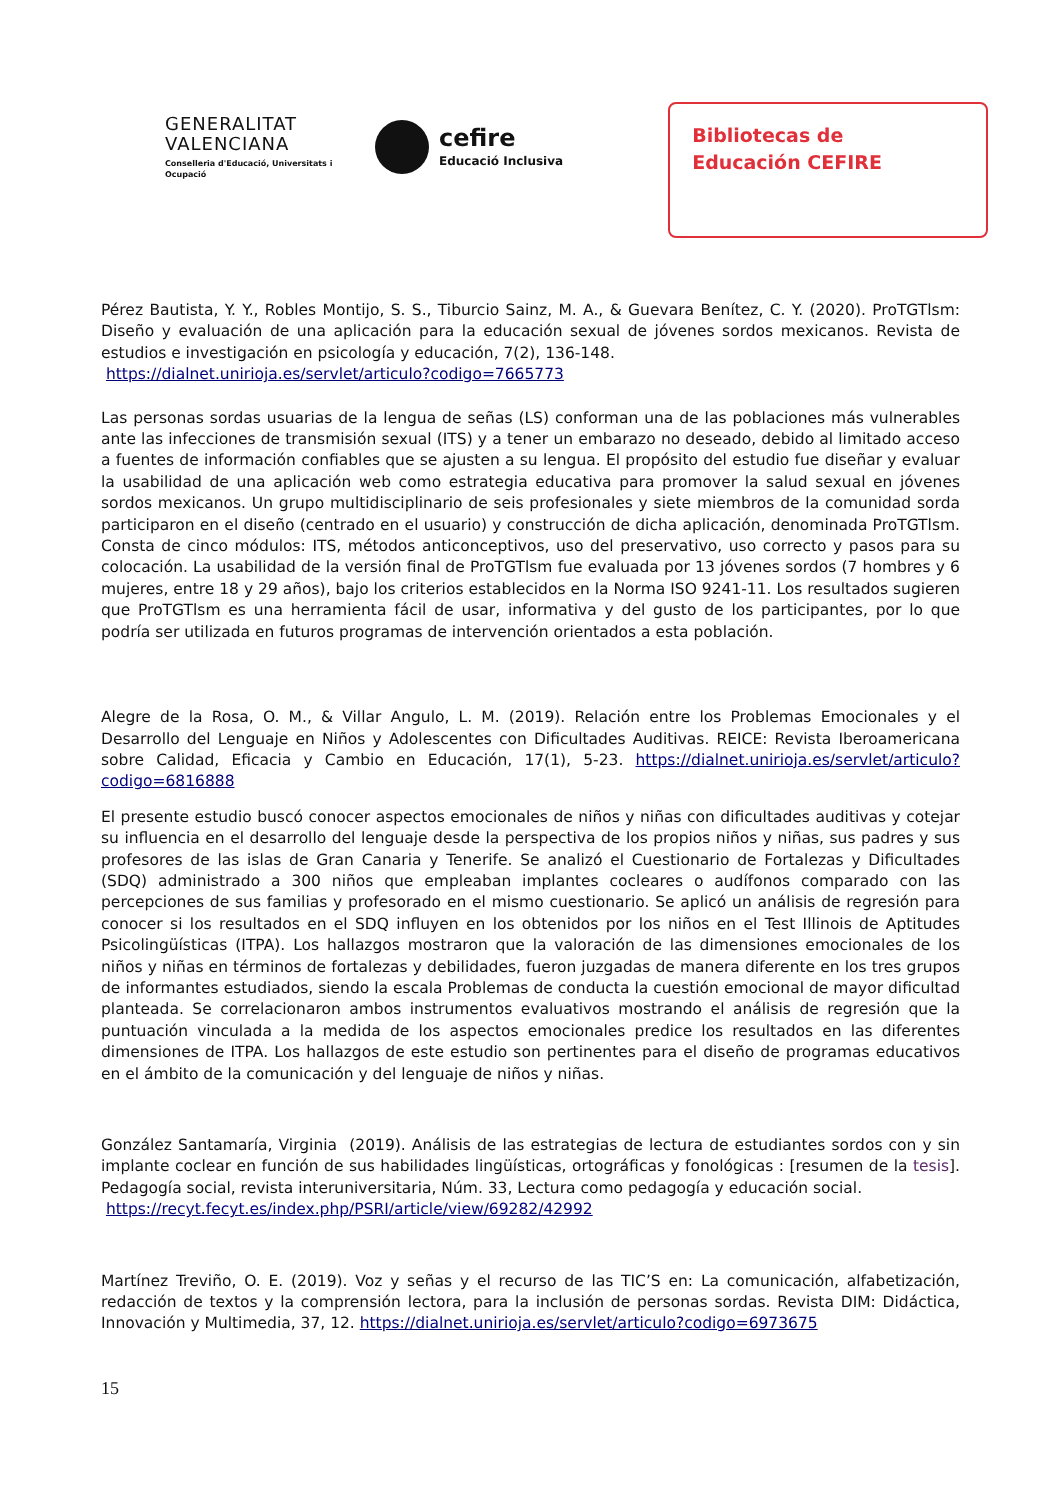GENERALITAT VALENCIANA
Conselleria d'Educació, Universitats i Ocupació
cefire
Educació Inclusiva
Bibliotecas de
Educación CEFIRE
Pérez Bautista, Y. Y., Robles Montijo, S. S., Tiburcio Sainz, M. A., & Guevara Benítez, C. Y. (2020). ProTGTlsm: Diseño y evaluación de una aplicación para la educación sexual de jóvenes sordos mexicanos. Revista de estudios e investigación en psicología y educación, 7(2), 136-148.
https://dialnet.unirioja.es/servlet/articulo?codigo=7665773
Las personas sordas usuarias de la lengua de señas (LS) conforman una de las poblaciones más vulnerables ante las infecciones de transmisión sexual (ITS) y a tener un embarazo no deseado, debido al limitado acceso a fuentes de información confiables que se ajusten a su lengua. El propósito del estudio fue diseñar y evaluar la usabilidad de una aplicación web como estrategia educativa para promover la salud sexual en jóvenes sordos mexicanos. Un grupo multidisciplinario de seis profesionales y siete miembros de la comunidad sorda participaron en el diseño (centrado en el usuario) y construcción de dicha aplicación, denominada ProTGTlsm. Consta de cinco módulos: ITS, métodos anticonceptivos, uso del preservativo, uso correcto y pasos para su colocación. La usabilidad de la versión final de ProTGTlsm fue evaluada por 13 jóvenes sordos (7 hombres y 6 mujeres, entre 18 y 29 años), bajo los criterios establecidos en la Norma ISO 9241-11. Los resultados sugieren que ProTGTlsm es una herramienta fácil de usar, informativa y del gusto de los participantes, por lo que podría ser utilizada en futuros programas de intervención orientados a esta población.
Alegre de la Rosa, O. M., & Villar Angulo, L. M. (2019). Relación entre los Problemas Emocionales y el Desarrollo del Lenguaje en Niños y Adolescentes con Dificultades Auditivas. REICE: Revista Iberoamericana sobre Calidad, Eficacia y Cambio en Educación, 17(1), 5-23. https://dialnet.unirioja.es/servlet/articulo?codigo=6816888
El presente estudio buscó conocer aspectos emocionales de niños y niñas con dificultades auditivas y cotejar su influencia en el desarrollo del lenguaje desde la perspectiva de los propios niños y niñas, sus padres y sus profesores de las islas de Gran Canaria y Tenerife. Se analizó el Cuestionario de Fortalezas y Dificultades (SDQ) administrado a 300 niños que empleaban implantes cocleares o audífonos comparado con las percepciones de sus familias y profesorado en el mismo cuestionario. Se aplicó un análisis de regresión para conocer si los resultados en el SDQ influyen en los obtenidos por los niños en el Test Illinois de Aptitudes Psicolingüísticas (ITPA). Los hallazgos mostraron que la valoración de las dimensiones emocionales de los niños y niñas en términos de fortalezas y debilidades, fueron juzgadas de manera diferente en los tres grupos de informantes estudiados, siendo la escala Problemas de conducta la cuestión emocional de mayor dificultad planteada. Se correlacionaron ambos instrumentos evaluativos mostrando el análisis de regresión que la puntuación vinculada a la medida de los aspectos emocionales predice los resultados en las diferentes dimensiones de ITPA. Los hallazgos de este estudio son pertinentes para el diseño de programas educativos en el ámbito de la comunicación y del lenguaje de niños y niñas.
González Santamaría, Virginia (2019). Análisis de las estrategias de lectura de estudiantes sordos con y sin implante coclear en función de sus habilidades lingüísticas, ortográficas y fonológicas : [resumen de la tesis]. Pedagogía social, revista interuniversitaria, Núm. 33, Lectura como pedagogía y educación social.
https://recyt.fecyt.es/index.php/PSRI/article/view/69282/42992
Martínez Treviño, O. E. (2019). Voz y señas y el recurso de las TIC’S en: La comunicación, alfabetización, redacción de textos y la comprensión lectora, para la inclusión de personas sordas. Revista DIM: Didáctica, Innovación y Multimedia, 37, 12. https://dialnet.unirioja.es/servlet/articulo?codigo=6973675
15